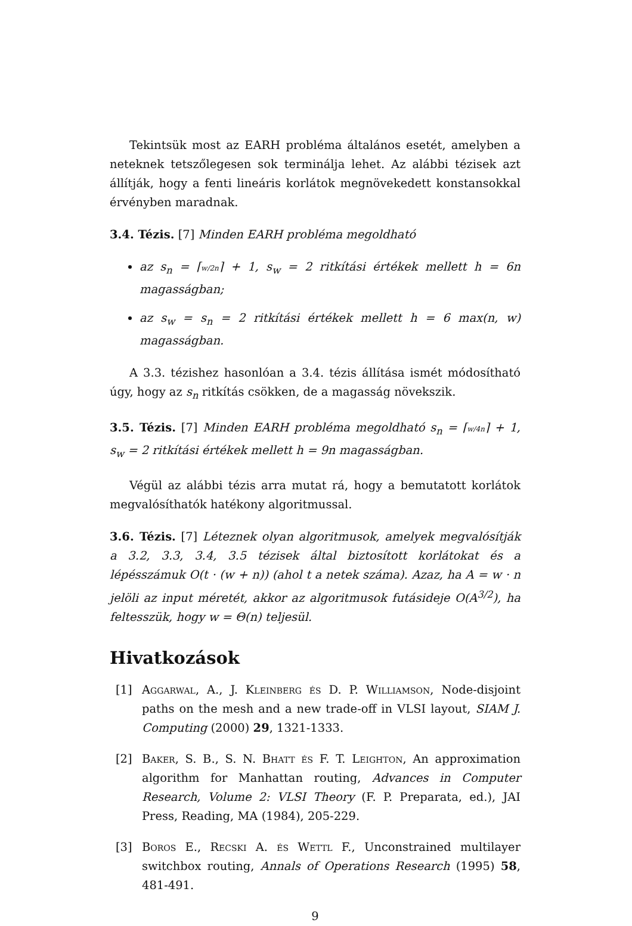Tekintsük most az EARH probléma általános esetét, amelyben a neteknek tetszőlegesen sok terminálja lehet. Az alábbi tézisek azt állítják, hogy a fenti lineáris korlátok megnövekedett konstansokkal érvényben maradnak.
3.4. Tézis. [7] Minden EARH probléma megoldható
az s<sub>n</sub> = ⌈w/2n⌉ + 1, s<sub>w</sub> = 2 ritkítási értékek mellett h = 6n magasságban;
az s<sub>w</sub> = s<sub>n</sub> = 2 ritkítási értékek mellett h = 6 max(n, w) magasságban.
A 3.3. tézishez hasonlóan a 3.4. tézis állítása ismét módosítható úgy, hogy az s<sub>n</sub> ritkítás csökken, de a magasság növekszik.
3.5. Tézis. [7] Minden EARH probléma megoldható s<sub>n</sub> = ⌈w/4n⌉ + 1, s<sub>w</sub> = 2 ritkítási értékek mellett h = 9n magasságban.
Végül az alábbi tézis arra mutat rá, hogy a bemutatott korlátok megvalósíthatók hatékony algoritmussal.
3.6. Tézis. [7] Léteznek olyan algoritmusok, amelyek megvalósítják a 3.2, 3.3, 3.4, 3.5 tézisek által biztosított korlátokat és a lépésszámuk O(t · (w + n)) (ahol t a netek száma). Azaz, ha A = w · n jelöli az input méretét, akkor az algoritmusok futásideje O(A<sup>3/2</sup>), ha feltesszük, hogy w = Θ(n) teljesül.
Hivatkozások
[1] Aggarwal, A., J. Kleinberg és D. P. Williamson, Node-disjoint paths on the mesh and a new trade-off in VLSI layout, SIAM J. Computing (2000) 29, 1321-1333.
[2] Baker, S. B., S. N. Bhatt és F. T. Leighton, An approximation algorithm for Manhattan routing, Advances in Computer Research, Volume 2: VLSI Theory (F. P. Preparata, ed.), JAI Press, Reading, MA (1984), 205-229.
[3] Boros E., Recski A. és Wettl F., Unconstrained multilayer switchbox routing, Annals of Operations Research (1995) 58, 481-491.
9